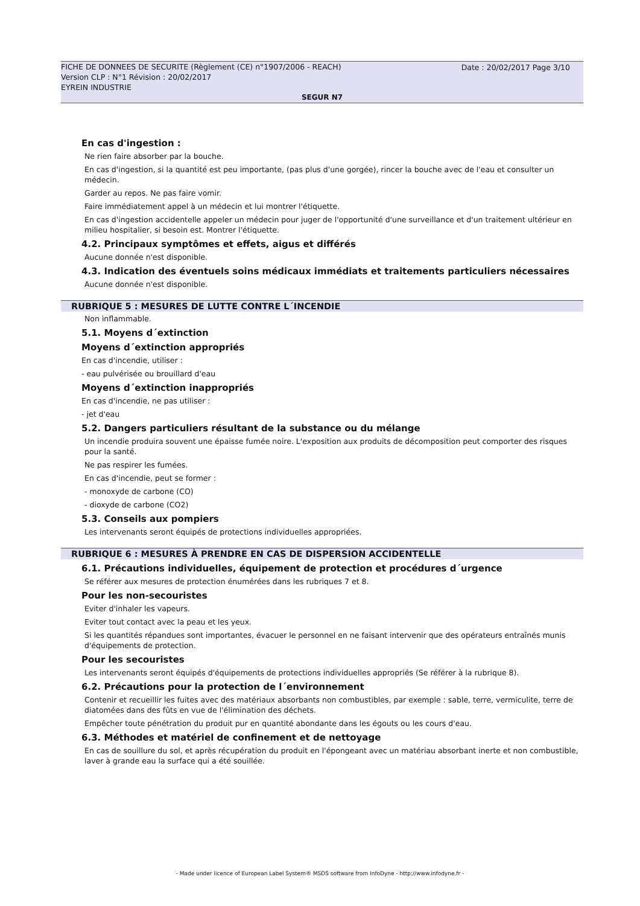FICHE DE DONNEES DE SECURITE (Règlement (CE) n°1907/2006 - REACH)
Version CLP : N°1 Révision : 20/02/2017
EYREIN INDUSTRIE
Date : 20/02/2017 Page 3/10
SEGUR N7
En cas d'ingestion :
Ne rien faire absorber par la bouche.
En cas d'ingestion, si la quantité est peu importante, (pas plus d'une gorgée), rincer la bouche avec de l'eau et consulter un médecin.
Garder au repos. Ne pas faire vomir.
Faire immédiatement appel à un médecin et lui montrer l'étiquette.
En cas d'ingestion accidentelle appeler un médecin pour juger de l'opportunité d'une surveillance et d'un traitement ultérieur en milieu hospitalier, si besoin est. Montrer l'étiquette.
4.2. Principaux symptômes et effets, aigus et différés
Aucune donnée n'est disponible.
4.3. Indication des éventuels soins médicaux immédiats et traitements particuliers nécessaires
Aucune donnée n'est disponible.
RUBRIQUE 5 : MESURES DE LUTTE CONTRE L´INCENDIE
Non inflammable.
5.1. Moyens d´extinction
Moyens d´extinction appropriés
En cas d'incendie, utiliser :
- eau pulvérisée ou brouillard d'eau
Moyens d´extinction inappropriés
En cas d'incendie, ne pas utiliser :
- jet d'eau
5.2. Dangers particuliers résultant de la substance ou du mélange
Un incendie produira souvent une épaisse fumée noire. L'exposition aux produits de décomposition peut comporter des risques pour la santé.
Ne pas respirer les fumées.
En cas d'incendie, peut se former :
- monoxyde de carbone (CO)
- dioxyde de carbone (CO2)
5.3. Conseils aux pompiers
Les intervenants seront équipés de protections individuelles appropriées.
RUBRIQUE 6 : MESURES À PRENDRE EN CAS DE DISPERSION ACCIDENTELLE
6.1. Précautions individuelles, équipement de protection et procédures d´urgence
Se référer aux mesures de protection énumérées dans les rubriques 7 et 8.
Pour les non-secouristes
Eviter d'inhaler les vapeurs.
Eviter tout contact avec la peau et les yeux.
Si les quantités répandues sont importantes, évacuer le personnel en ne faisant intervenir que des opérateurs entraînés munis d'équipements de protection.
Pour les secouristes
Les intervenants seront équipés d'équipements de protections individuelles appropriés (Se référer à la rubrique 8).
6.2. Précautions pour la protection de l´environnement
Contenir et recueillir les fuites avec des matériaux absorbants non combustibles, par exemple : sable, terre, vermiculite, terre de diatomées dans des fûts en vue de l'élimination des déchets.
Empêcher toute pénétration du produit pur en quantité abondante dans les égouts ou les cours d'eau.
6.3. Méthodes et matériel de confinement et de nettoyage
En cas de souillure du sol, et après récupération du produit en l'épongeant avec un matériau absorbant inerte et non combustible, laver à grande eau la surface qui a été souillée.
- Made under licence of European Label System® MSDS software from InfoDyne - http://www.infodyne.fr -